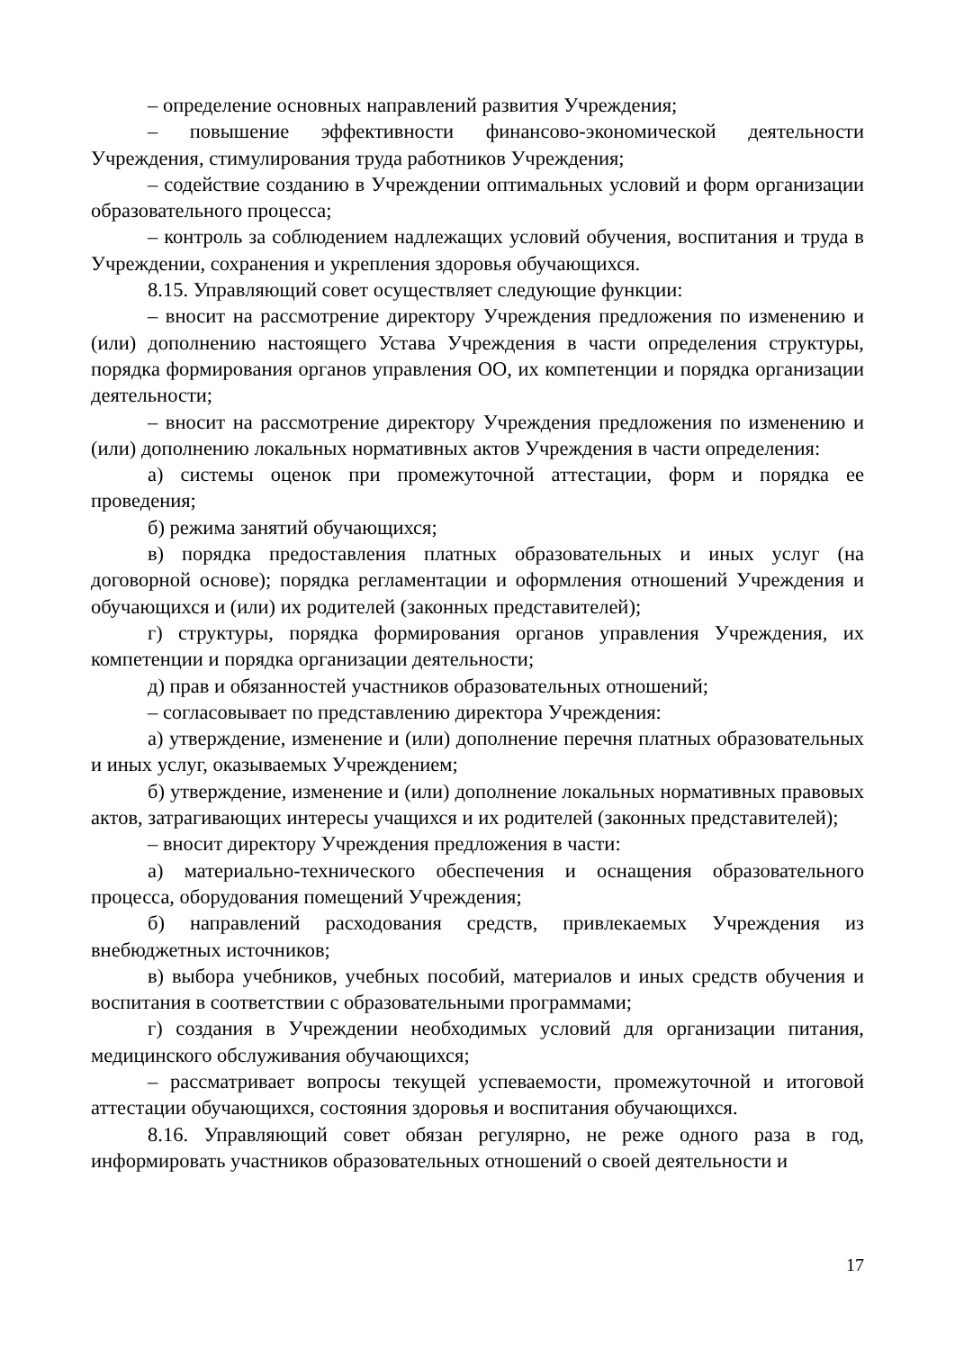– определение основных направлений развития Учреждения;
– повышение эффективности финансово-экономической деятельности Учреждения, стимулирования труда работников Учреждения;
– содействие созданию в Учреждении оптимальных условий и форм организации образовательного процесса;
– контроль за соблюдением надлежащих условий обучения, воспитания и труда в Учреждении, сохранения и укрепления здоровья обучающихся.
8.15. Управляющий совет осуществляет следующие функции:
– вносит на рассмотрение директору Учреждения предложения по изменению и (или) дополнению настоящего Устава Учреждения в части определения структуры, порядка формирования органов управления ОО, их компетенции и порядка организации деятельности;
– вносит на рассмотрение директору Учреждения предложения по изменению и (или) дополнению локальных нормативных актов Учреждения в части определения:
а) системы оценок при промежуточной аттестации, форм и порядка ее проведения;
б) режима занятий обучающихся;
в) порядка предоставления платных образовательных и иных услуг (на договорной основе); порядка регламентации и оформления отношений Учреждения и обучающихся и (или) их родителей (законных представителей);
г) структуры, порядка формирования органов управления Учреждения, их компетенции и порядка организации деятельности;
д) прав и обязанностей участников образовательных отношений;
– согласовывает по представлению директора Учреждения:
а) утверждение, изменение и (или) дополнение перечня платных образовательных и иных услуг, оказываемых Учреждением;
б) утверждение, изменение и (или) дополнение локальных нормативных правовых актов, затрагивающих интересы учащихся и их родителей (законных представителей);
– вносит директору Учреждения предложения в части:
а) материально-технического обеспечения и оснащения образовательного процесса, оборудования помещений Учреждения;
б) направлений расходования средств, привлекаемых Учреждения из внебюджетных источников;
в) выбора учебников, учебных пособий, материалов и иных средств обучения и воспитания в соответствии с образовательными программами;
г) создания в Учреждении необходимых условий для организации питания, медицинского обслуживания обучающихся;
– рассматривает вопросы текущей успеваемости, промежуточной и итоговой аттестации обучающихся, состояния здоровья и воспитания обучающихся.
8.16. Управляющий совет обязан регулярно, не реже одного раза в год, информировать участников образовательных отношений о своей деятельности и
17